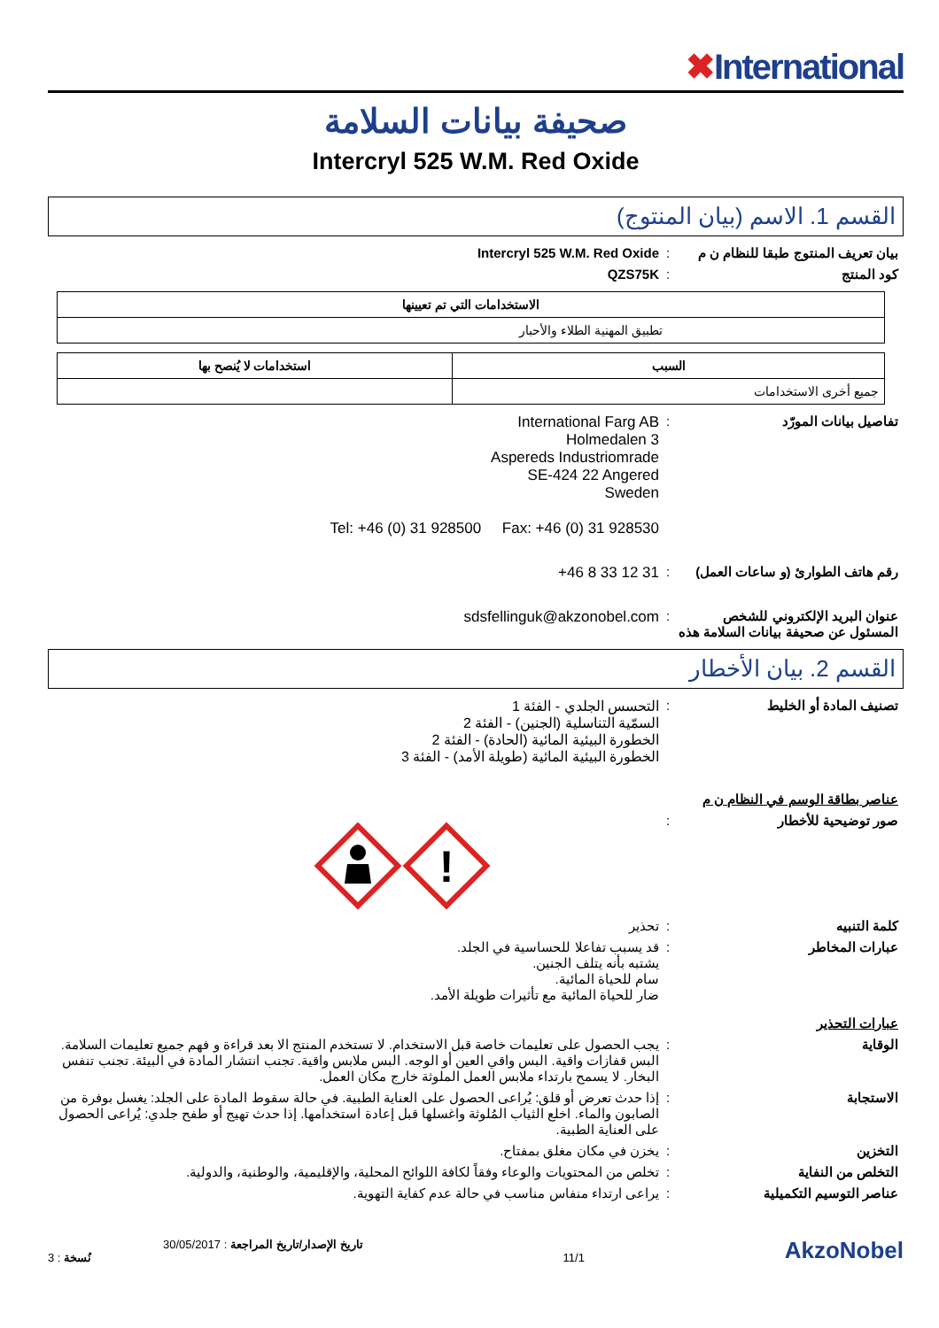✖International
صحيفة بيانات السلامة
Intercryl 525 W.M. Red Oxide
القسم 1. الاسم (بيان المنتوج)
بيان تعريف المنتوج طبقا للنظام ن م
: Intercryl 525 W.M. Red Oxide
كود المنتج : QZS75K
| الاستخدامات التي تم تعيينها |
| --- |
| تطبيق المهنية الطلاء والأحبار |
| السبب | استخدامات لا يُنصح بها |
| --- | --- |
| جميع أخرى الاستخدامات | |
تفاصيل بيانات المورّد : International Farg AB
Holmedalen 3
Aspereds Industriomrade
SE-424 22 Angered
Sweden
Tel: +46 (0) 31 928500 Fax: +46 (0) 31 928530
رقم هاتف الطوارئ (و ساعات العمل)
: +46 8 33 12 31
عنوان البريد الإلكتروني للشخص المسئول عن صحيفة بيانات السلامة هذه
: sdsfellinguk@akzonobel.com
القسم 2. بيان الأخطار
تصنيف المادة أو الخليط : التحسس الجلدي - الفئة 1
السمّية التناسلية (الجنين) - الفئة 2
الخطورة البيئية المائية (الحادة) - الفئة 2
الخطورة البيئية المائية (طويلة الأمد) - الفئة 3
عناصر بطاقة الوسم في النظام ن م
صور توضيحية للأخطار :
!
كلمة التنبيه : تحذير
عبارات المخاطر : قد يسبب تفاعلا للحساسية في الجلد.
يشتبه بأنه يتلف الجنين.
سام للحياة المائية.
ضار للحياة المائية مع تأثيرات طويلة الأمد.
عبارات التحذير
الوقاية : يجب الحصول على تعليمات خاصة قبل الاستخدام. لا تستخدم المنتج الا بعد قراءة و فهم جميع تعليمات السلامة. البس قفازات واقية. البس واقي العين أو الوجه. البس ملابس واقية. تجنب انتشار المادة في البيئة. تجنب تنفس البخار. لا يسمح بارتداء ملابس العمل الملوثة خارج مكان العمل.
الاستجابة : إذا حدث تعرض أو قلق: يُراعى الحصول على العناية الطبية. في حالة سقوط المادة على الجلد: يغسل بوفرة من الصابون والماء. اخلع الثياب المُلوثة واغسلها قبل إعادة استخدامها. إذا حدث تهيج أو طفح جلدي: يُراعى الحصول على العناية الطبية.
التخزين : يخزن في مكان مغلق بمفتاح.
التخلص من النفاية : تخلص من المحتويات والوعاء وفقاً لكافة اللوائح المحلية، والإقليمية، والوطنية، والدولية.
عناصر التوسيم التكميلية : يراعى ارتداء منفاس مناسب في حالة عدم كفاية التهوية.
تاريخ الإصدار/تاريخ المراجعة : 30/05/2017
نُسخة : 3
11/1
AkzoNobel